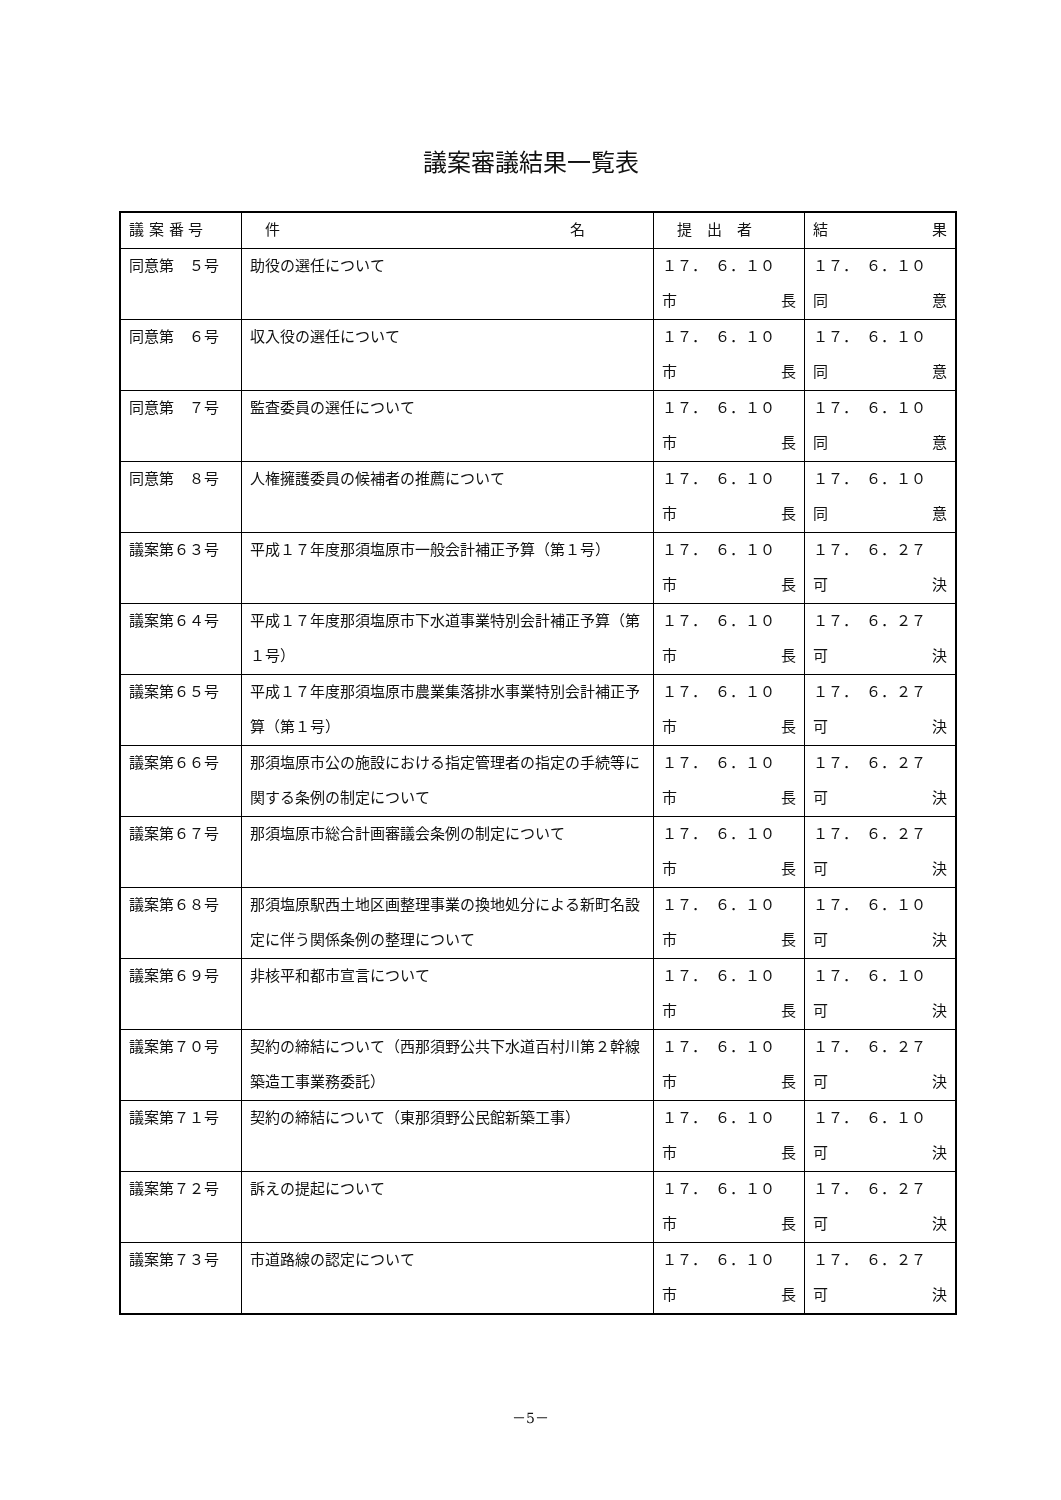議案審議結果一覧表
| 議 案 番 号 | 件 名 | 提 出 者 | 結 果 |
| --- | --- | --- | --- |
| 同意第 ５号 | 助役の選任について | １７． ６．１０ 市 長 | １７． ６．１０ 同 意 |
| 同意第 ６号 | 収入役の選任について | １７． ６．１０ 市 長 | １７． ６．１０ 同 意 |
| 同意第 ７号 | 監査委員の選任について | １７． ６．１０ 市 長 | １７． ６．１０ 同 意 |
| 同意第 ８号 | 人権擁護委員の候補者の推薦について | １７． ６．１０ 市 長 | １７． ６．１０ 同 意 |
| 議案第６３号 | 平成１７年度那須塩原市一般会計補正予算（第１号） | １７． ６．１０ 市 長 | １７． ６．２７ 可 決 |
| 議案第６４号 | 平成１７年度那須塩原市下水道事業特別会計補正予算（第１号） | １７． ６．１０ 市 長 | １７． ６．２７ 可 決 |
| 議案第６５号 | 平成１７年度那須塩原市農業集落排水事業特別会計補正予算（第１号） | １７． ６．１０ 市 長 | １７． ６．２７ 可 決 |
| 議案第６６号 | 那須塩原市公の施設における指定管理者の指定の手続等に関する条例の制定について | １７． ６．１０ 市 長 | １７． ６．２７ 可 決 |
| 議案第６７号 | 那須塩原市総合計画審議会条例の制定について | １７． ６．１０ 市 長 | １７． ６．２７ 可 決 |
| 議案第６８号 | 那須塩原駅西土地区画整理事業の換地処分による新町名設定に伴う関係条例の整理について | １７． ６．１０ 市 長 | １７． ６．１０ 可 決 |
| 議案第６９号 | 非核平和都市宣言について | １７． ６．１０ 市 長 | １７． ６．１０ 可 決 |
| 議案第７０号 | 契約の締結について（西那須野公共下水道百村川第２幹線築造工事業務委託） | １７． ６．１０ 市 長 | １７． ６．２７ 可 決 |
| 議案第７１号 | 契約の締結について（東那須野公民館新築工事） | １７． ６．１０ 市 長 | １７． ６．１０ 可 決 |
| 議案第７２号 | 訴えの提起について | １７． ６．１０ 市 長 | １７． ６．２７ 可 決 |
| 議案第７３号 | 市道路線の認定について | １７． ６．１０ 市 長 | １７． ６．２７ 可 決 |
－5－